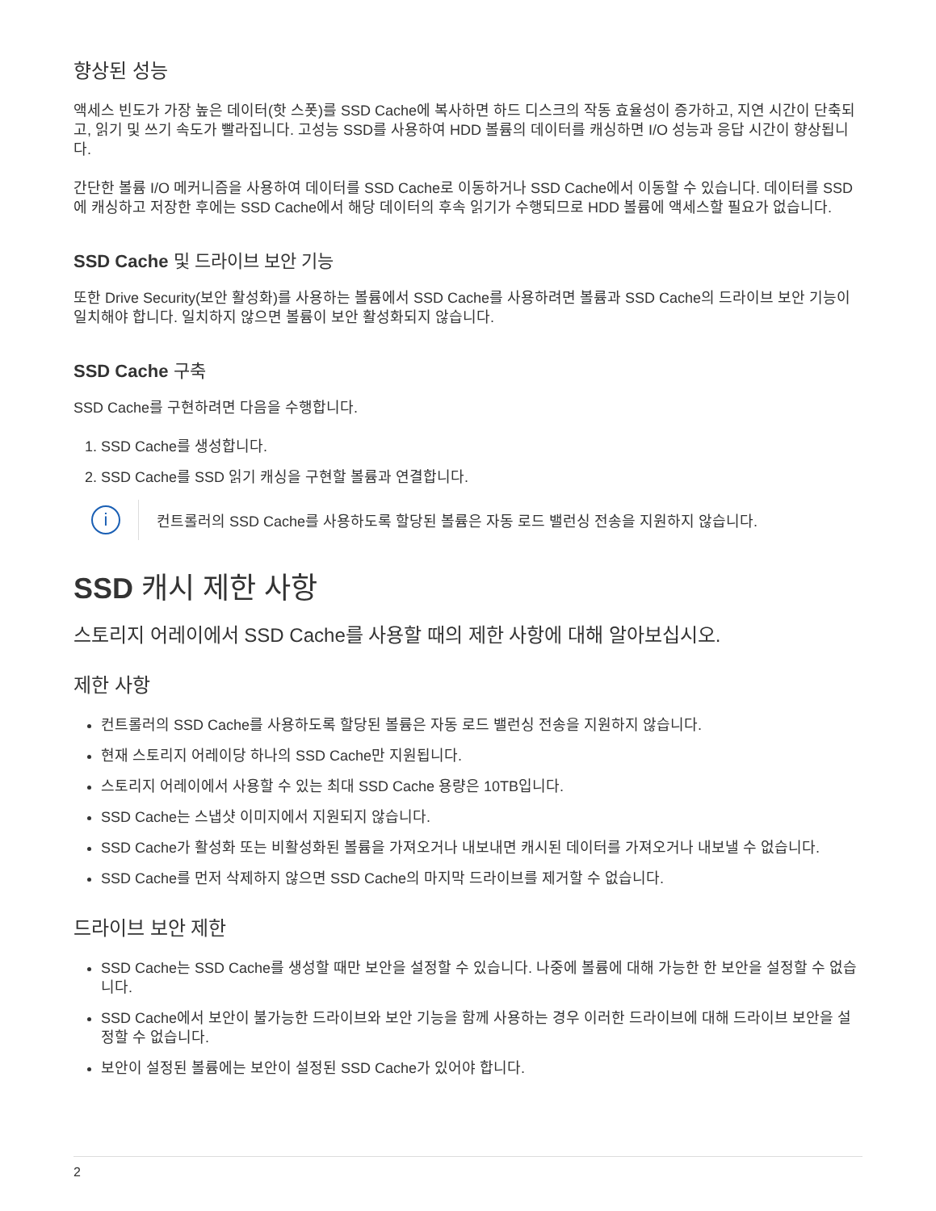향상된 성능
액세스 빈도가 가장 높은 데이터(핫 스폿)를 SSD Cache에 복사하면 하드 디스크의 작동 효율성이 증가하고, 지연 시간이 단축되고, 읽기 및 쓰기 속도가 빨라집니다. 고성능 SSD를 사용하여 HDD 볼륨의 데이터를 캐싱하면 I/O 성능과 응답 시간이 향상됩니다.
간단한 볼륨 I/O 메커니즘을 사용하여 데이터를 SSD Cache로 이동하거나 SSD Cache에서 이동할 수 있습니다. 데이터를 SSD에 캐싱하고 저장한 후에는 SSD Cache에서 해당 데이터의 후속 읽기가 수행되므로 HDD 볼륨에 액세스할 필요가 없습니다.
SSD Cache 및 드라이브 보안 기능
또한 Drive Security(보안 활성화)를 사용하는 볼륨에서 SSD Cache를 사용하려면 볼륨과 SSD Cache의 드라이브 보안 기능이 일치해야 합니다. 일치하지 않으면 볼륨이 보안 활성화되지 않습니다.
SSD Cache 구축
SSD Cache를 구현하려면 다음을 수행합니다.
1. SSD Cache를 생성합니다.
2. SSD Cache를 SSD 읽기 캐싱을 구현할 볼륨과 연결합니다.
i
컨트롤러의 SSD Cache를 사용하도록 할당된 볼륨은 자동 로드 밸런싱 전송을 지원하지 않습니다.
SSD 캐시 제한 사항
스토리지 어레이에서 SSD Cache를 사용할 때의 제한 사항에 대해 알아보십시오.
제한 사항
컨트롤러의 SSD Cache를 사용하도록 할당된 볼륨은 자동 로드 밸런싱 전송을 지원하지 않습니다.
현재 스토리지 어레이당 하나의 SSD Cache만 지원됩니다.
스토리지 어레이에서 사용할 수 있는 최대 SSD Cache 용량은 10TB입니다.
SSD Cache는 스냅샷 이미지에서 지원되지 않습니다.
SSD Cache가 활성화 또는 비활성화된 볼륨을 가져오거나 내보내면 캐시된 데이터를 가져오거나 내보낼 수 없습니다.
SSD Cache를 먼저 삭제하지 않으면 SSD Cache의 마지막 드라이브를 제거할 수 없습니다.
드라이브 보안 제한
SSD Cache는 SSD Cache를 생성할 때만 보안을 설정할 수 있습니다. 나중에 볼륨에 대해 가능한 한 보안을 설정할 수 없습니다.
SSD Cache에서 보안이 불가능한 드라이브와 보안 기능을 함께 사용하는 경우 이러한 드라이브에 대해 드라이브 보안을 설정할 수 없습니다.
보안이 설정된 볼륨에는 보안이 설정된 SSD Cache가 있어야 합니다.
2